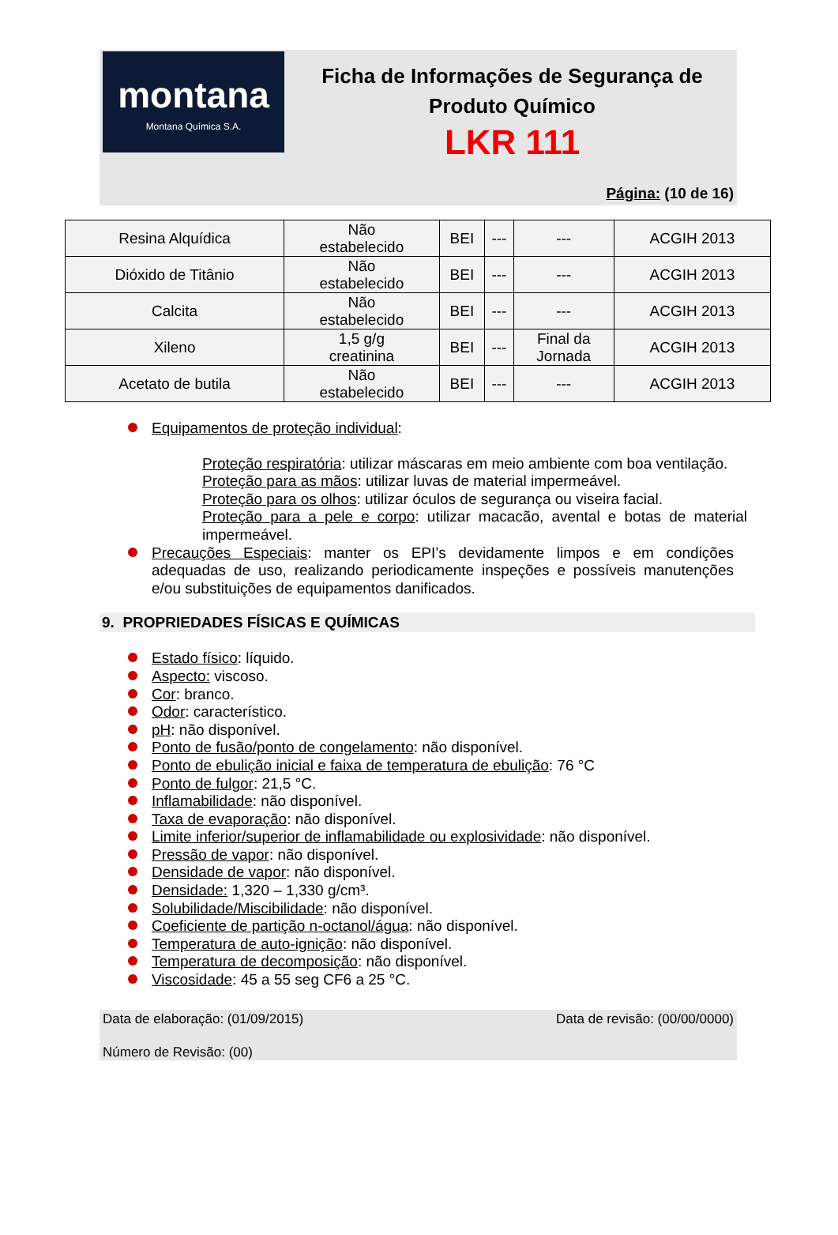montana
Montana Química S.A.
Ficha de Informações de Segurança de
Produto Químico
LKR 111
Página: (10 de 16)
| Resina Alquídica | Não estabelecido | BEI | --- | --- | ACGIH 2013 |
| Dióxido de Titânio | Não estabelecido | BEI | --- | --- | ACGIH 2013 |
| Calcita | Não estabelecido | BEI | --- | --- | ACGIH 2013 |
| Xileno | 1,5 g/g creatinina | BEI | --- | Final da Jornada | ACGIH 2013 |
| Acetato de butila | Não estabelecido | BEI | --- | --- | ACGIH 2013 |
Equipamentos de proteção individual:
Proteção respiratória: utilizar máscaras em meio ambiente com boa ventilação.
Proteção para as mãos: utilizar luvas de material impermeável.
Proteção para os olhos: utilizar óculos de segurança ou viseira facial.
Proteção para a pele e corpo: utilizar macacão, avental e botas de material impermeável.
Precauções Especiais: manter os EPI’s devidamente limpos e em condições adequadas de uso, realizando periodicamente inspeções e possíveis manutenções e/ou substituições de equipamentos danificados.
9. PROPRIEDADES FÍSICAS E QUÍMICAS
Estado físico: líquido.
Aspecto: viscoso.
Cor: branco.
Odor: característico.
pH: não disponível.
Ponto de fusão/ponto de congelamento: não disponível.
Ponto de ebulição inicial e faixa de temperatura de ebulição: 76 °C
Ponto de fulgor: 21,5 °C.
Inflamabilidade: não disponível.
Taxa de evaporação: não disponível.
Limite inferior/superior de inflamabilidade ou explosividade: não disponível.
Pressão de vapor: não disponível.
Densidade de vapor: não disponível.
Densidade: 1,320 – 1,330 g/cm³.
Solubilidade/Miscibilidade: não disponível.
Coeficiente de partição n-octanol/água: não disponível.
Temperatura de auto-ignição: não disponível.
Temperatura de decomposição: não disponível.
Viscosidade: 45 a 55 seg CF6 a 25 °C.
Data de elaboração: (01/09/2015) Data de revisão: (00/00/0000)
Número de Revisão: (00)